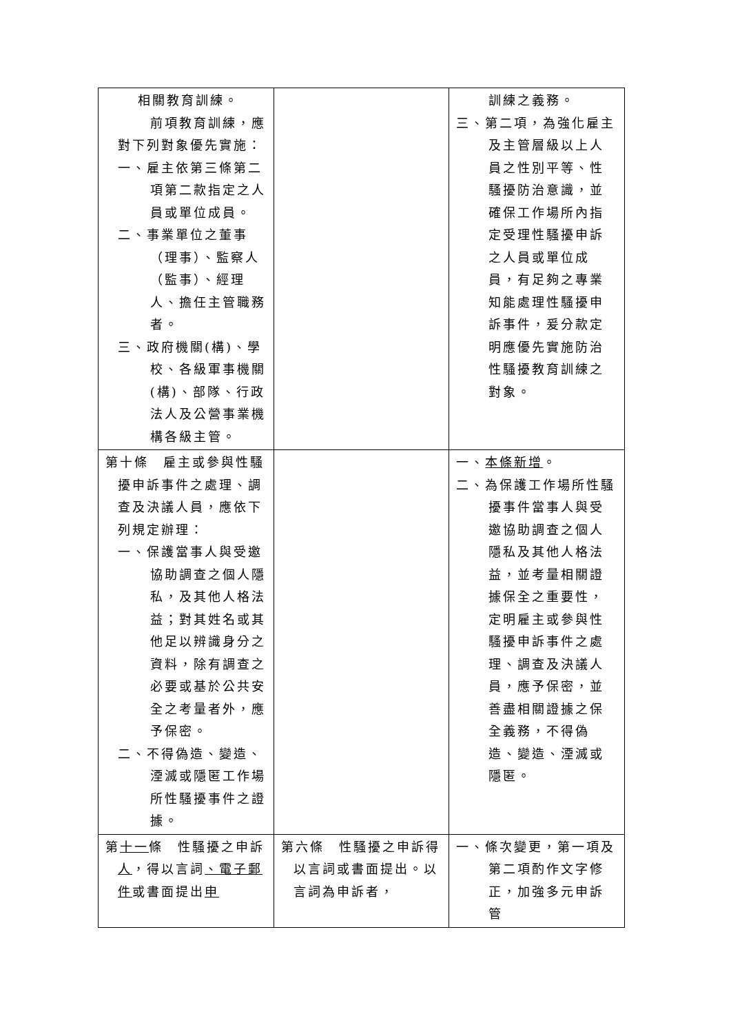| 相關教育訓練。 前項教育訓練，應 對下列對象優先實施： 一、雇主依第三條第二項第二款指定之人員或單位成員。 二、事業單位之董事（理事）、監察人（監事）、經理人、擔任主管職務者。 三、政府機關(構)、學校、各級軍事機關(構)、部隊、行政法人及公營事業機構各級主管。 | | 訓練之義務。 三、第二項，為強化雇主及主管層級以上人員之性別平等、性騷擾防治意識，並確保工作場所內指定受理性騷擾申訴之人員或單位成員，有足夠之專業知能處理性騷擾申訴事件，爰分款定明應優先實施防治性騷擾教育訓練之對象。 |
| 第十條 雇主或參與性騷擾申訴事件之處理、調查及決議人員，應依下列規定辦理： 一、保護當事人與受邀協助調查之個人隱私，及其他人格法益；對其姓名或其他足以辨識身分之資料，除有調查之必要或基於公共安全之考量者外，應予保密。 二、不得偽造、變造、湮滅或隱匿工作場所性騷擾事件之證據。 | | 一、 本條新增 。 二、為保護工作場所性騷擾事件當事人與受邀協助調查之個人隱私及其他人格法益，並考量相關證據保全之重要性，定明雇主或參與性騷擾申訴事件之處理、調查及決議人員，應予保密，並善盡相關證據之保全義務，不得偽造、變造、湮滅或隱匿。 |
| 第 十一 條 性騷擾之申訴 人 ，得以言詞 、電子郵件 或書面提出 申 | 第六條 性騷擾之申訴得以言詞或書面提出。以言詞為申訴者， | 一、條次變更，第一項及第二項酌作文字修正，加強多元申訴管 |